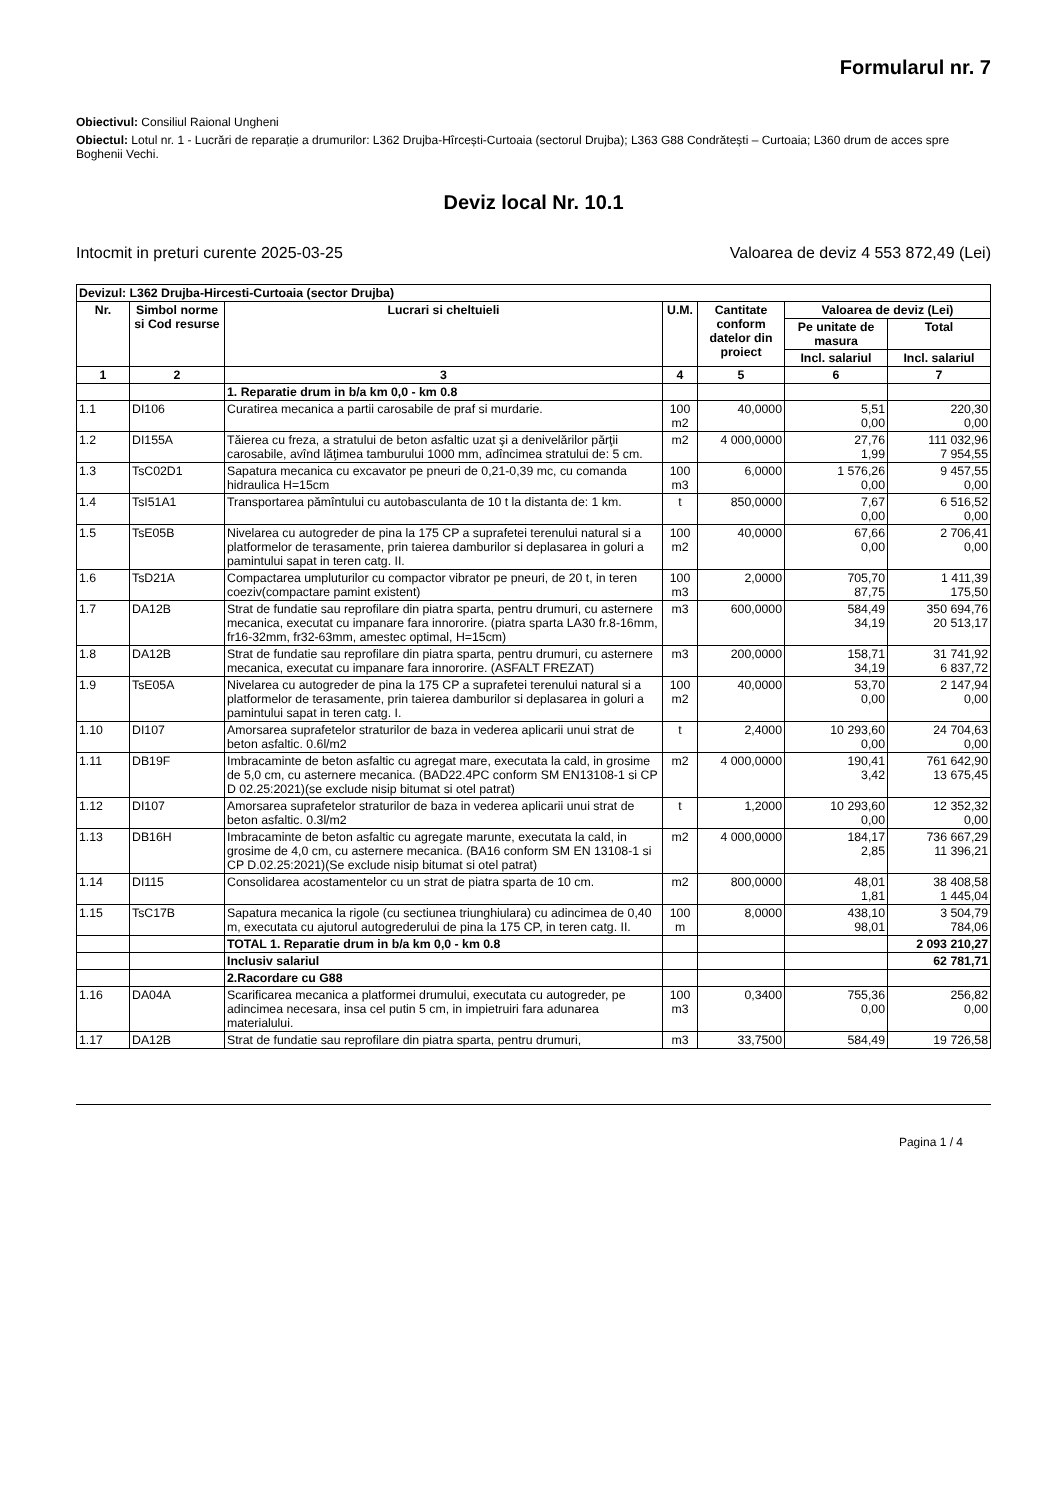Formularul nr. 7
Obiectivul: Consiliul Raional Ungheni
Obiectul: Lotul nr. 1 - Lucrări de reparație a drumurilor: L362 Drujba-Hîrcești-Curtoaia (sectorul Drujba); L363 G88 Condrătești – Curtoaia; L360 drum de acces spre Boghenii Vechi.
Deviz local Nr. 10.1
Intocmit in preturi curente 2025-03-25 Valoarea de deviz 4 553 872,49 (Lei)
| Devizul: L362 Drujba-Hircesti-Curtoaia (sector Drujba) | | | | | | |
| Nr. | Simbol norme si Cod resurse | Lucrari si cheltuieli | U.M. | Cantitate conform datelor din proiect | Valoarea de deviz (Lei) | |
| | | | | | Pe unitate de masura | Total |
| | | | | | Incl. salariul | Incl. salariul |
| 1 | 2 | 3 | 4 | 5 | 6 | 7 |
| | | 1. Reparatie drum in b/a km 0,0 - km 0.8 | | | | |
| 1.1 | DI106 | Curatirea mecanica a partii carosabile de praf si murdarie. | 100 m2 | 40,0000 | 5,51 0,00 | 220,30 0,00 |
| 1.2 | DI155A | Tăierea cu freza, a stratului de beton asfaltic uzat şi a denivelărilor părţii carosabile, avînd lăţimea tamburului 1000 mm, adîncimea stratului de: 5 cm. | m2 | 4 000,0000 | 27,76 1,99 | 111 032,96 7 954,55 |
| 1.3 | TsC02D1 | Sapatura mecanica cu excavator pe pneuri de 0,21-0,39 mc, cu comanda hidraulica H=15cm | 100 m3 | 6,0000 | 1 576,26 0,00 | 9 457,55 0,00 |
| 1.4 | TsI51A1 | Transportarea pămîntului cu autobasculanta de 10 t la distanta de: 1 km. | t | 850,0000 | 7,67 0,00 | 6 516,52 0,00 |
| 1.5 | TsE05B | Nivelarea cu autogreder de pina la 175 CP a suprafetei terenului natural si a platformelor de terasamente, prin taierea damburilor si deplasarea in goluri a pamintului sapat in teren catg. II. | 100 m2 | 40,0000 | 67,66 0,00 | 2 706,41 0,00 |
| 1.6 | TsD21A | Compactarea umpluturilor cu compactor vibrator pe pneuri, de 20 t, in teren coeziv(compactare pamint existent) | 100 m3 | 2,0000 | 705,70 87,75 | 1 411,39 175,50 |
| 1.7 | DA12B | Strat de fundatie sau reprofilare din piatra sparta, pentru drumuri, cu asternere mecanica, executat cu impanare fara innororire. (piatra sparta LA30 fr.8-16mm, fr16-32mm, fr32-63mm, amestec optimal, H=15cm) | m3 | 600,0000 | 584,49 34,19 | 350 694,76 20 513,17 |
| 1.8 | DA12B | Strat de fundatie sau reprofilare din piatra sparta, pentru drumuri, cu asternere mecanica, executat cu impanare fara innororire. (ASFALT FREZAT) | m3 | 200,0000 | 158,71 34,19 | 31 741,92 6 837,72 |
| 1.9 | TsE05A | Nivelarea cu autogreder de pina la 175 CP a suprafetei terenului natural si a platformelor de terasamente, prin taierea damburilor si deplasarea in goluri a pamintului sapat in teren catg. I. | 100 m2 | 40,0000 | 53,70 0,00 | 2 147,94 0,00 |
| 1.10 | DI107 | Amorsarea suprafetelor straturilor de baza in vederea aplicarii unui strat de beton asfaltic. 0.6l/m2 | t | 2,4000 | 10 293,60 0,00 | 24 704,63 0,00 |
| 1.11 | DB19F | Imbracaminte de beton asfaltic cu agregat mare, executata la cald, in grosime de 5,0 cm, cu asternere mecanica. (BAD22.4PC conform SM EN13108-1 si CP D 02.25:2021)(se exclude nisip bitumat si otel patrat) | m2 | 4 000,0000 | 190,41 3,42 | 761 642,90 13 675,45 |
| 1.12 | DI107 | Amorsarea suprafetelor straturilor de baza in vederea aplicarii unui strat de beton asfaltic. 0.3l/m2 | t | 1,2000 | 10 293,60 0,00 | 12 352,32 0,00 |
| 1.13 | DB16H | Imbracaminte de beton asfaltic cu agregate marunte, executata la cald, in grosime de 4,0 cm, cu asternere mecanica. (BA16 conform SM EN 13108-1 si CP D.02.25:2021)(Se exclude nisip bitumat si otel patrat) | m2 | 4 000,0000 | 184,17 2,85 | 736 667,29 11 396,21 |
| 1.14 | DI115 | Consolidarea acostamentelor cu un strat de piatra sparta de 10 cm. | m2 | 800,0000 | 48,01 1,81 | 38 408,58 1 445,04 |
| 1.15 | TsC17B | Sapatura mecanica la rigole (cu sectiunea triunghiulara) cu adincimea de 0,40 m, executata cu ajutorul autogrederului de pina la 175 CP, in teren catg. II. | 100 m | 8,0000 | 438,10 98,01 | 3 504,79 784,06 |
| | | TOTAL 1. Reparatie drum in b/a km 0,0 - km 0.8 | | | | 2 093 210,27 |
| | | Inclusiv salariul | | | | 62 781,71 |
| | | 2.Racordare cu G88 | | | | |
| 1.16 | DA04A | Scarificarea mecanica a platformei drumului, executata cu autogreder, pe adincimea necesara, insa cel putin 5 cm, in impietruiri fara adunarea materialului. | 100 m3 | 0,3400 | 755,36 0,00 | 256,82 0,00 |
| 1.17 | DA12B | Strat de fundatie sau reprofilare din piatra sparta, pentru drumuri, | m3 | 33,7500 | 584,49 | 19 726,58 |
Pagina 1 / 4